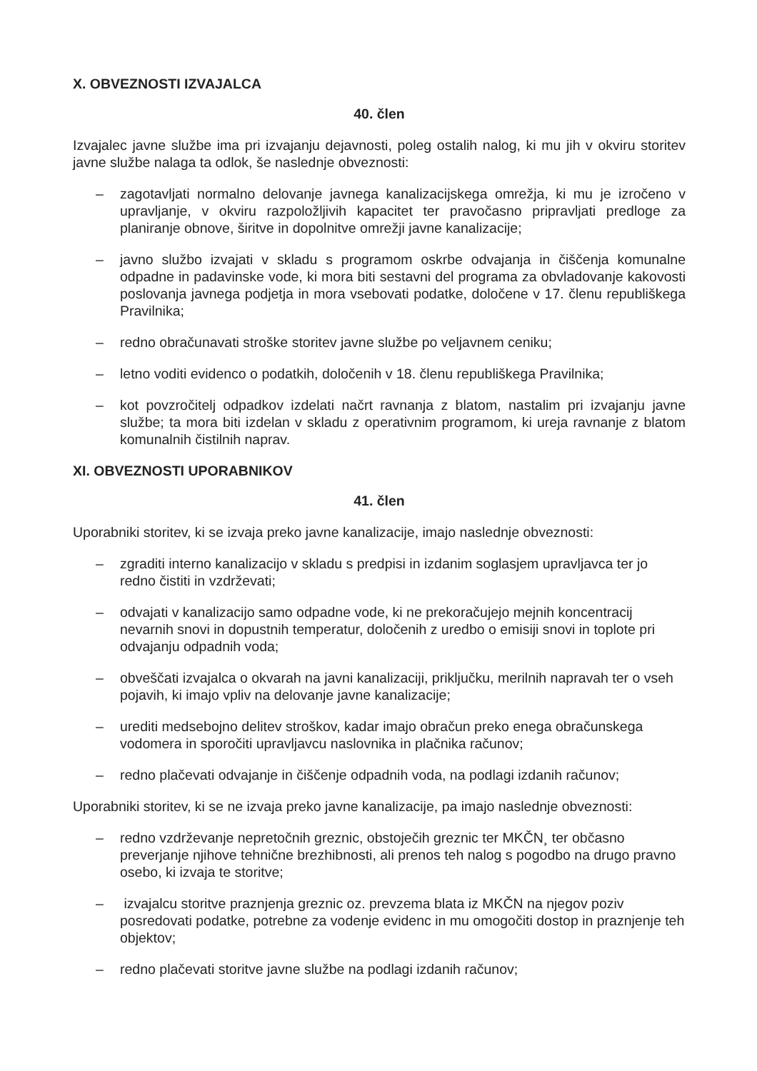X. OBVEZNOSTI IZVAJALCA
40. člen
Izvajalec javne službe ima pri izvajanju dejavnosti, poleg ostalih nalog, ki mu jih v okviru storitev javne službe nalaga ta odlok, še naslednje obveznosti:
– zagotavljati normalno delovanje javnega kanalizacijskega omrežja, ki mu je izročeno v upravljanje, v okviru razpoložljivih kapacitet ter pravočasno pripravljati predloge za planiranje obnove, širitve in dopolnitve omrežji javne kanalizacije;
– javno službo izvajati v skladu s programom oskrbe odvajanja in čiščenja komunalne odpadne in padavinske vode, ki mora biti sestavni del programa za obvladovanje kakovosti poslovanja javnega podjetja in mora vsebovati podatke, določene v 17. členu republiškega Pravilnika;
– redno obračunavati stroške storitev javne službe po veljavnem ceniku;
– letno voditi evidenco o podatkih, določenih v 18. členu republiškega Pravilnika;
– kot povzročitelj odpadkov izdelati načrt ravnanja z blatom, nastalim pri izvajanju javne službe; ta mora biti izdelan v skladu z operativnim programom, ki ureja ravnanje z blatom komunalnih čistilnih naprav.
XI. OBVEZNOSTI UPORABNIKOV
41. člen
Uporabniki storitev, ki se izvaja preko javne kanalizacije, imajo naslednje obveznosti:
– zgraditi interno kanalizacijo v skladu s predpisi in izdanim soglasjem upravljavca ter jo redno čistiti in vzdrževati;
– odvajati v kanalizacijo samo odpadne vode, ki ne prekoračujejo mejnih koncentracij nevarnih snovi in dopustnih temperatur, določenih z uredbo o emisiji snovi in toplote pri odvajanju odpadnih voda;
– obveščati izvajalca o okvarah na javni kanalizaciji, priključku, merilnih napravah ter o vseh pojavih, ki imajo vpliv na delovanje javne kanalizacije;
– urediti medsebojno delitev stroškov, kadar imajo obračun preko enega obračunskega vodomera in sporočiti upravljavcu naslovnika in plačnika računov;
– redno plačevati odvajanje in čiščenje odpadnih voda, na podlagi izdanih računov;
Uporabniki storitev, ki se ne izvaja preko javne kanalizacije, pa imajo naslednje obveznosti:
– redno vzdrževanje nepretočnih greznic, obstoječih greznic ter MKČN¸ ter občasno preverjanje njihove tehnične brezhibnosti, ali prenos teh nalog s pogodbo na drugo pravno osebo, ki izvaja te storitve;
– izvajalcu storitve praznjenja greznic oz. prevzema blata iz MKČN na njegov poziv posredovati podatke, potrebne za vodenje evidenc in mu omogočiti dostop in praznjenje teh objektov;
– redno plačevati storitve javne službe na podlagi izdanih računov;